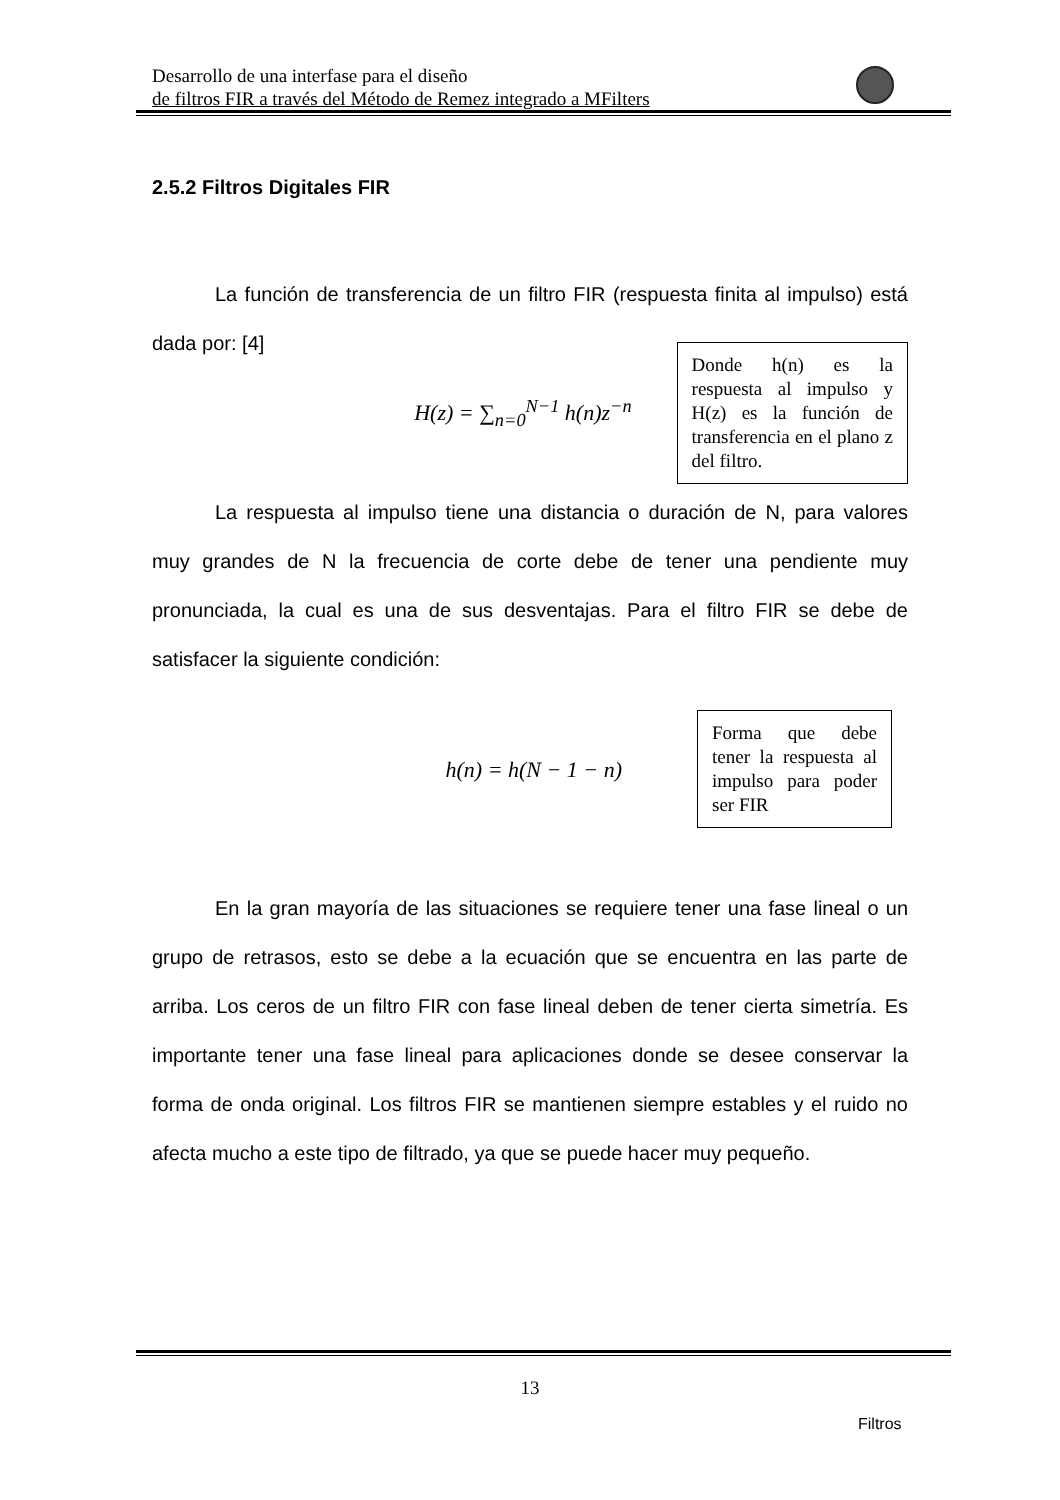Desarrollo de una interfase para el diseño
de filtros FIR a través del Método de Remez integrado a MFilters
2.5.2 Filtros Digitales FIR
La función de transferencia de un filtro FIR (respuesta finita al impulso) está dada por: [4]
H(z) = ∑<sub>n=0</sub><sup>N−1</sup> h(n)z<sup>−n</sup>
Donde h(n) es la respuesta al impulso y H(z) es la función de transferencia en el plano z del filtro.
La respuesta al impulso tiene una distancia o duración de N, para valores muy grandes de N la frecuencia de corte debe de tener una pendiente muy pronunciada, la cual es una de sus desventajas. Para el filtro FIR se debe de satisfacer la siguiente condición:
h(n) = h(N − 1 − n)
Forma que debe tener la respuesta al impulso para poder ser FIR
En la gran mayoría de las situaciones se requiere tener una fase lineal o un grupo de retrasos, esto se debe a la ecuación que se encuentra en las parte de arriba. Los ceros de un filtro FIR con fase lineal deben de tener cierta simetría. Es importante tener una fase lineal para aplicaciones donde se desee conservar la forma de onda original. Los filtros FIR se mantienen siempre estables y el ruido no afecta mucho a este tipo de filtrado, ya que se puede hacer muy pequeño.
13
Filtros